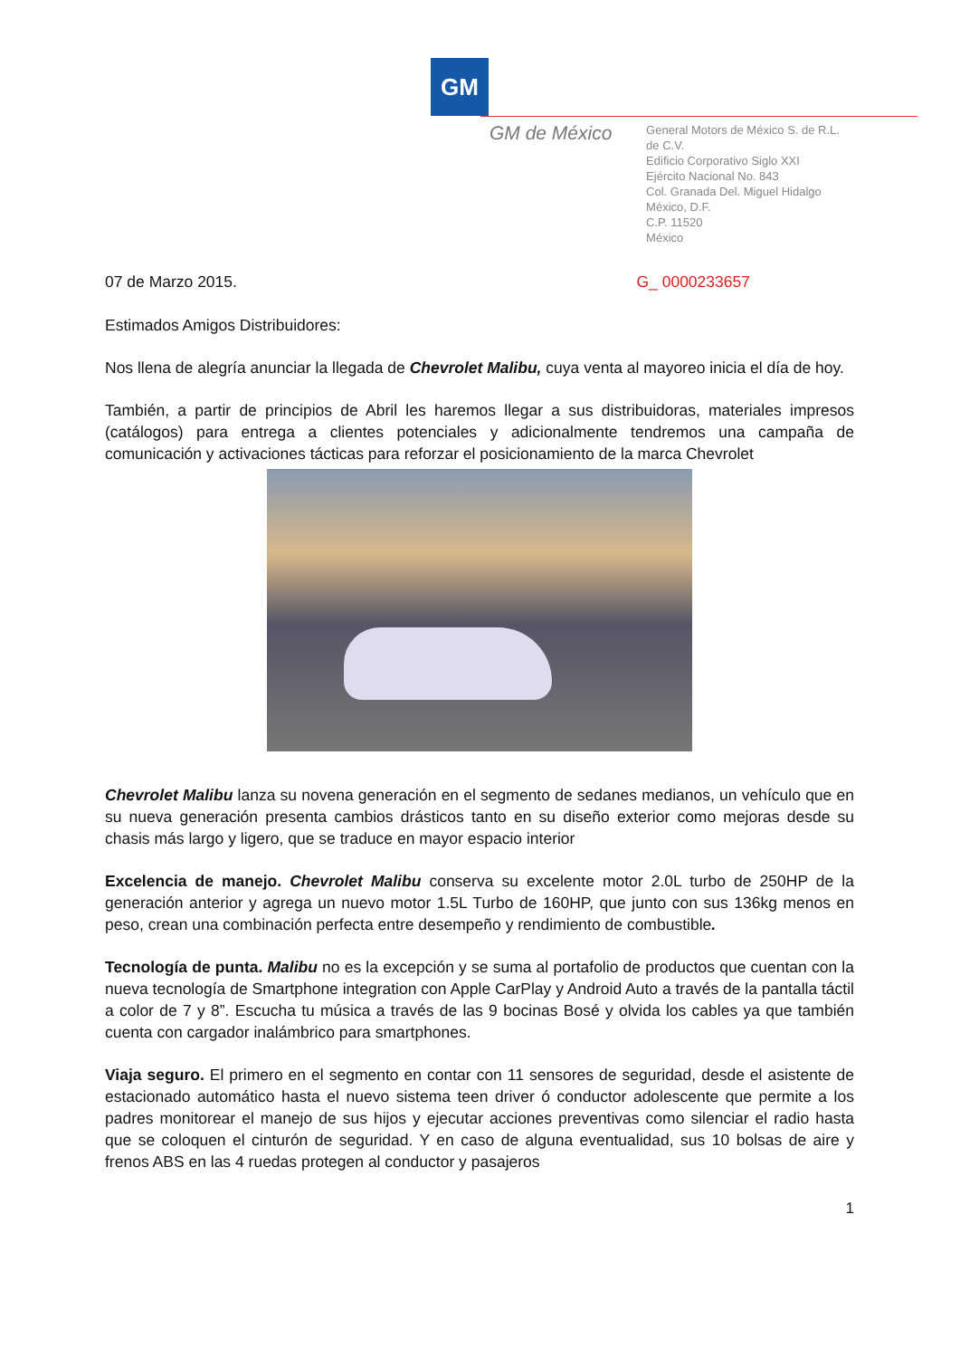GM
GM de México
General Motors de México S. de R.L. de C.V.
Edificio Corporativo Siglo XXI
Ejército Nacional No. 843
Col. Granada Del. Miguel Hidalgo
México, D.F.
C.P. 11520
México
07 de Marzo 2015. G_ 0000233657
Estimados Amigos Distribuidores:
Nos llena de alegría anunciar la llegada de Chevrolet Malibu, cuya venta al mayoreo inicia el día de hoy.
También, a partir de principios de Abril les haremos llegar a sus distribuidoras, materiales impresos (catálogos) para entrega a clientes potenciales y adicionalmente tendremos una campaña de comunicación y activaciones tácticas para reforzar el posicionamiento de la marca Chevrolet
Chevrolet Malibu lanza su novena generación en el segmento de sedanes medianos, un vehículo que en su nueva generación presenta cambios drásticos tanto en su diseño exterior como mejoras desde su chasis más largo y ligero, que se traduce en mayor espacio interior
Excelencia de manejo. Chevrolet Malibu conserva su excelente motor 2.0L turbo de 250HP de la generación anterior y agrega un nuevo motor 1.5L Turbo de 160HP, que junto con sus 136kg menos en peso, crean una combinación perfecta entre desempeño y rendimiento de combustible.
Tecnología de punta. Malibu no es la excepción y se suma al portafolio de productos que cuentan con la nueva tecnología de Smartphone integration con Apple CarPlay y Android Auto a través de la pantalla táctil a color de 7 y 8”. Escucha tu música a través de las 9 bocinas Bosé y olvida los cables ya que también cuenta con cargador inalámbrico para smartphones.
Viaja seguro. El primero en el segmento en contar con 11 sensores de seguridad, desde el asistente de estacionado automático hasta el nuevo sistema teen driver ó conductor adolescente que permite a los padres monitorear el manejo de sus hijos y ejecutar acciones preventivas como silenciar el radio hasta que se coloquen el cinturón de seguridad. Y en caso de alguna eventualidad, sus 10 bolsas de aire y frenos ABS en las 4 ruedas protegen al conductor y pasajeros
1